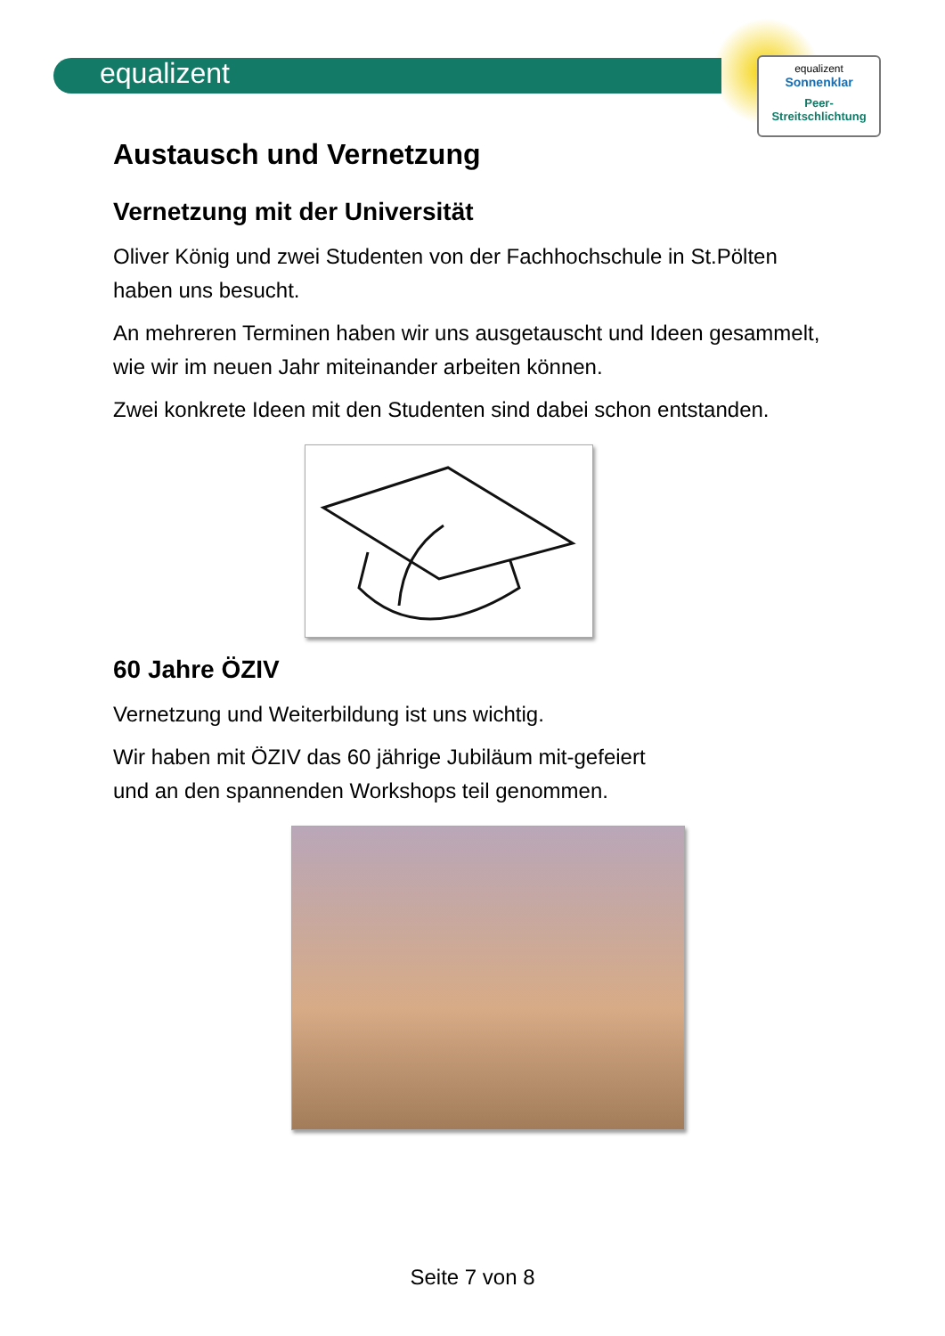equalizent
equalizent
Sonnenklar
Peer-
Streitschlichtung
Austausch und Vernetzung
Vernetzung mit der Universität
Oliver König und zwei Studenten von der Fachhochschule in St.Pölten haben uns besucht.
An mehreren Terminen haben wir uns ausgetauscht und Ideen gesammelt, wie wir im neuen Jahr miteinander arbeiten können.
Zwei konkrete Ideen mit den Studenten sind dabei schon entstanden.
60 Jahre ÖZIV
Vernetzung und Weiterbildung ist uns wichtig.
Wir haben mit ÖZIV das 60 jährige Jubiläum mit-gefeiert
und an den spannenden Workshops teil genommen.
Seite 7 von 8